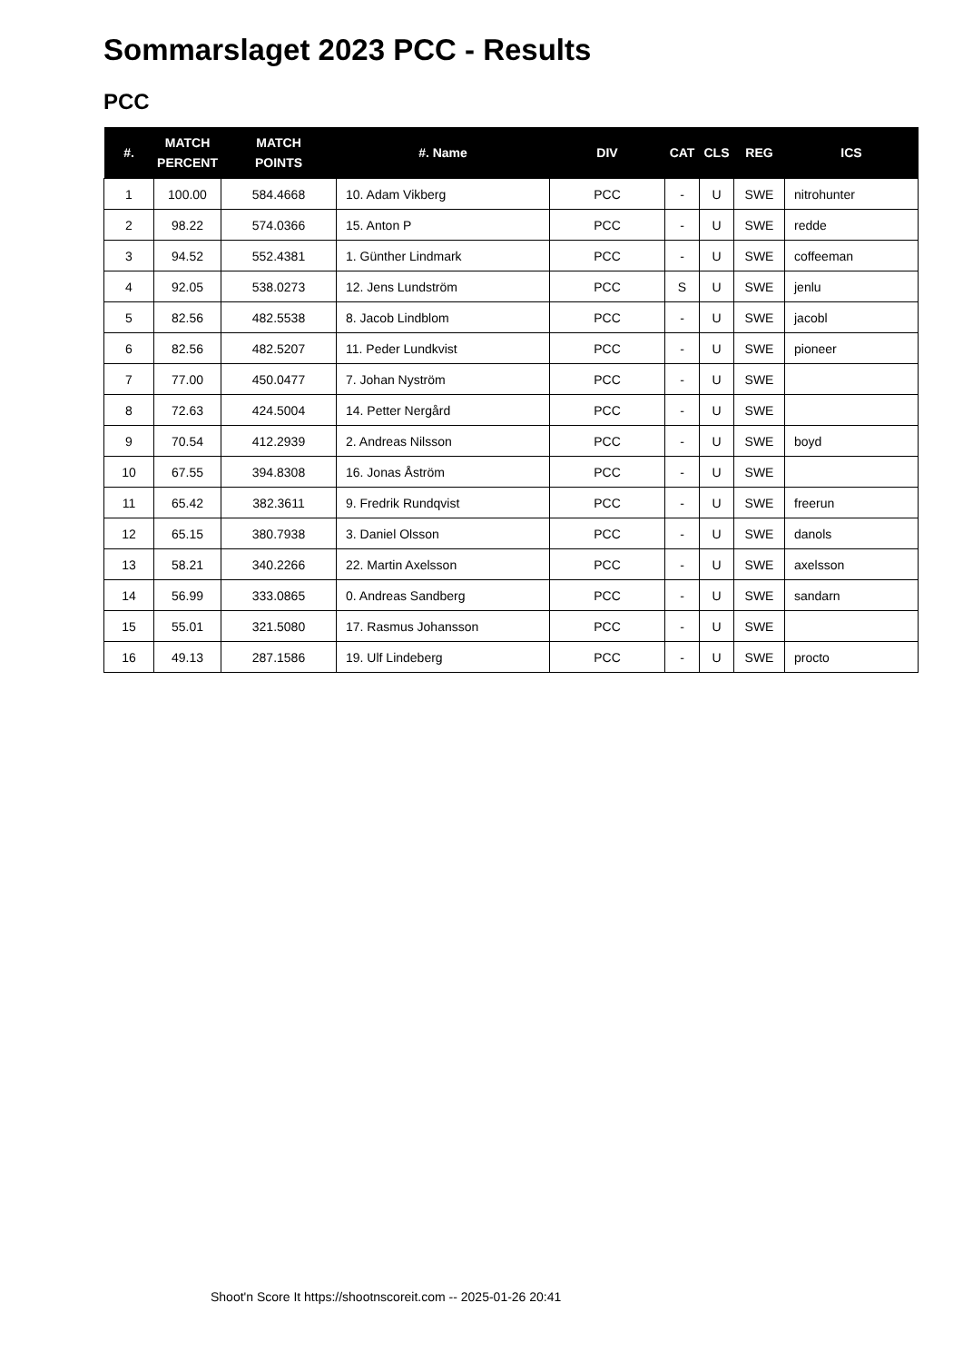Sommarslaget 2023 PCC - Results
PCC
| #. | MATCH PERCENT | MATCH POINTS | #. Name | DIV | CAT | CLS | REG | ICS |
| --- | --- | --- | --- | --- | --- | --- | --- | --- |
| 1 | 100.00 | 584.4668 | 10. Adam Vikberg | PCC | - | U | SWE | nitrohunter |
| 2 | 98.22 | 574.0366 | 15. Anton P | PCC | - | U | SWE | redde |
| 3 | 94.52 | 552.4381 | 1. Günther Lindmark | PCC | - | U | SWE | coffeeman |
| 4 | 92.05 | 538.0273 | 12. Jens Lundström | PCC | S | U | SWE | jenlu |
| 5 | 82.56 | 482.5538 | 8. Jacob Lindblom | PCC | - | U | SWE | jacobl |
| 6 | 82.56 | 482.5207 | 11. Peder Lundkvist | PCC | - | U | SWE | pioneer |
| 7 | 77.00 | 450.0477 | 7. Johan Nyström | PCC | - | U | SWE | |
| 8 | 72.63 | 424.5004 | 14. Petter Nergård | PCC | - | U | SWE | |
| 9 | 70.54 | 412.2939 | 2. Andreas Nilsson | PCC | - | U | SWE | boyd |
| 10 | 67.55 | 394.8308 | 16. Jonas Åström | PCC | - | U | SWE | |
| 11 | 65.42 | 382.3611 | 9. Fredrik Rundqvist | PCC | - | U | SWE | freerun |
| 12 | 65.15 | 380.7938 | 3. Daniel Olsson | PCC | - | U | SWE | danols |
| 13 | 58.21 | 340.2266 | 22. Martin Axelsson | PCC | - | U | SWE | axelsson |
| 14 | 56.99 | 333.0865 | 0. Andreas Sandberg | PCC | - | U | SWE | sandarn |
| 15 | 55.01 | 321.5080 | 17. Rasmus Johansson | PCC | - | U | SWE | |
| 16 | 49.13 | 287.1586 | 19. Ulf Lindeberg | PCC | - | U | SWE | procto |
Shoot'n Score It https://shootnscoreit.com -- 2025-01-26 20:41